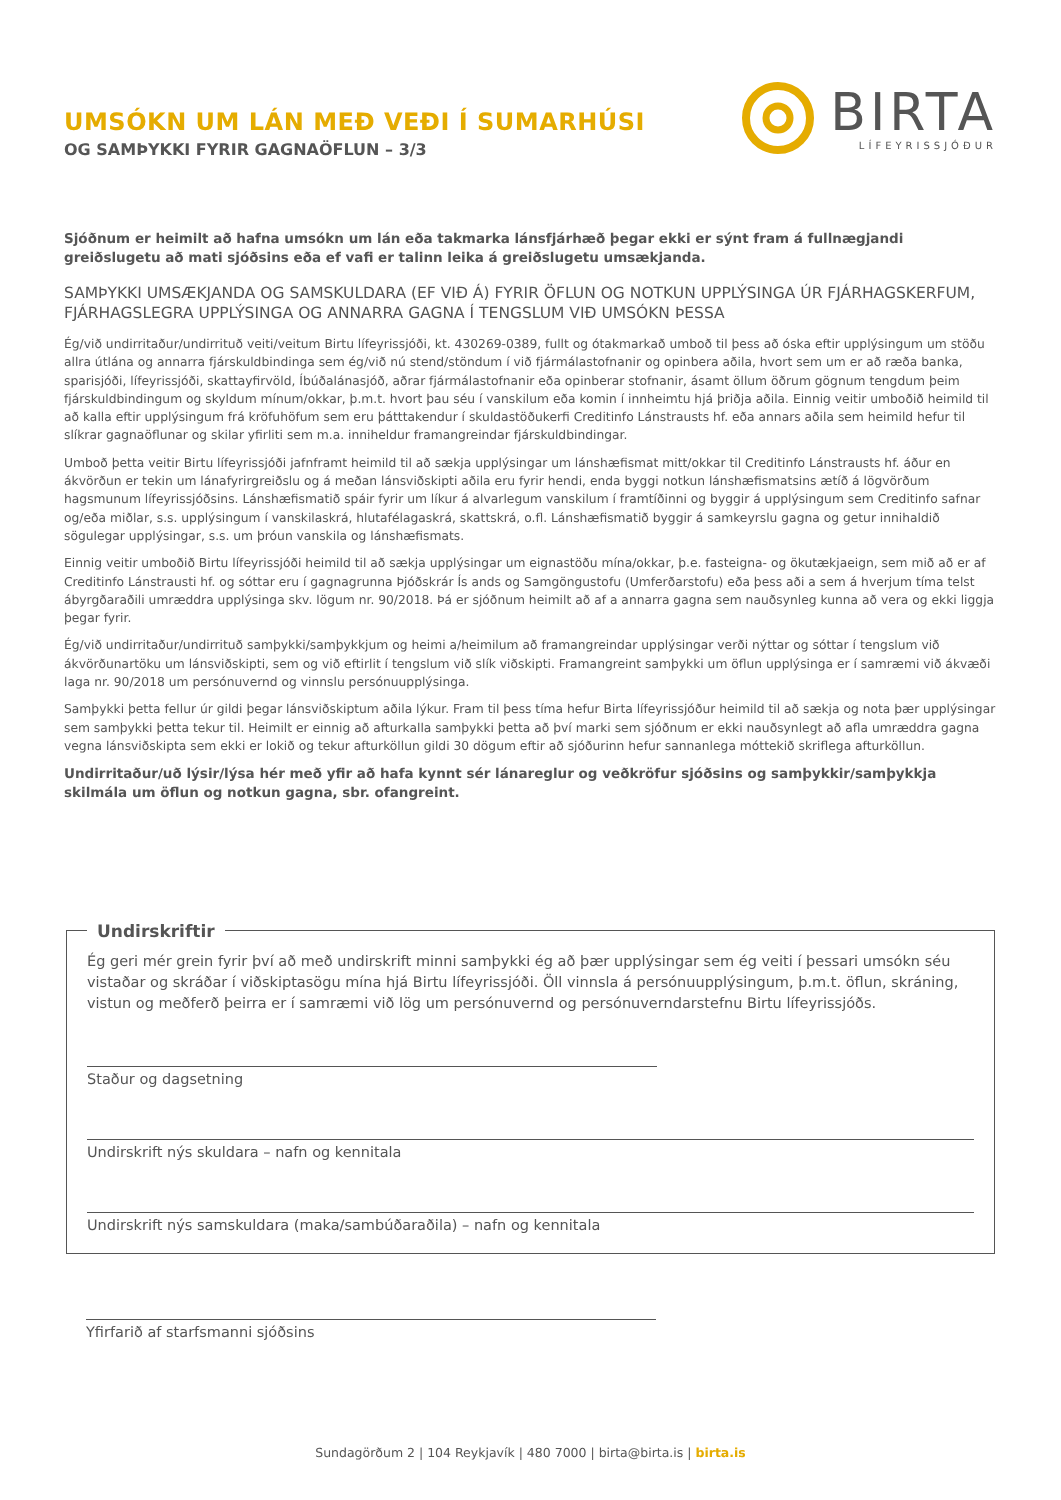UMSÓKN UM LÁN MEÐ VEÐI Í SUMARHÚSI
OG SAMÞYKKI FYRIR GAGNAÖFLUN – 3/3
BIRTA
LÍFEYRISSJÓÐUR
Sjóðnum er heimilt að hafna umsókn um lán eða takmarka lánsfjárhæð þegar ekki er sýnt fram á fullnægjandi greiðslugetu að mati sjóðsins eða ef vafi er talinn leika á greiðslugetu umsækjanda.
SAMÞYKKI UMSÆKJANDA OG SAMSKULDARA (EF VIÐ Á) FYRIR ÖFLUN OG NOTKUN UPPLÝSINGA ÚR FJÁRHAGSKERFUM, FJÁRHAGSLEGRA UPPLÝSINGA OG ANNARRA GAGNA Í TENGSLUM VIÐ UMSÓKN ÞESSA
Ég/við undirritaður/undirrituð veiti/veitum Birtu lífeyrissjóði, kt. 430269-0389, fullt og ótakmarkað umboð til þess að óska eftir upplýsingum um stöðu allra útlána og annarra fjárskuldbindinga sem ég/við nú stend/stöndum í við fjármálastofnanir og opinbera aðila, hvort sem um er að ræða banka, sparisjóði, lífeyrissjóði, skattayfirvöld, Íbúðalánasjóð, aðrar fjármálastofnanir eða opinberar stofnanir, ásamt öllum öðrum gögnum tengdum þeim fjárskuldbindingum og skyldum mínum/okkar, þ.m.t. hvort þau séu í vanskilum eða komin í innheimtu hjá þriðja aðila. Einnig veitir umboðið heimild til að kalla eftir upplýsingum frá kröfuhöfum sem eru þátttakendur í skuldastöðukerfi Creditinfo Lánstrausts hf. eða annars aðila sem heimild hefur til slíkrar gagnaöflunar og skilar yfirliti sem m.a. inniheldur framangreindar fjárskuldbindingar.
Umboð þetta veitir Birtu lífeyrissjóði jafnframt heimild til að sækja upplýsingar um lánshæfismat mitt/okkar til Creditinfo Lánstrausts hf. áður en ákvörðun er tekin um lánafyrirgreiðslu og á meðan lánsviðskipti aðila eru fyrir hendi, enda byggi notkun lánshæfismatsins ætíð á lögvörðum hagsmunum lífeyrissjóðsins. Lánshæfismatið spáir fyrir um líkur á alvarlegum vanskilum í framtíðinni og byggir á upplýsingum sem Creditinfo safnar og/eða miðlar, s.s. upplýsingum í vanskilaskrá, hlutafélagaskrá, skattskrá, o.fl. Lánshæfismatið byggir á samkeyrslu gagna og getur innihaldið sögulegar upplýsingar, s.s. um þróun vanskila og lánshæfismats.
Einnig veitir umboðið Birtu lífeyrissjóði heimild til að sækja upplýsingar um eignastöðu mína/okkar, þ.e. fasteigna- og ökutækjaeign, sem mið að er af Creditinfo Lánstrausti hf. og sóttar eru í gagnagrunna Þjóðskrár Ís ands og Samgöngustofu (Umferðarstofu) eða þess aði a sem á hverjum tíma telst ábyrgðaraðili umræddra upplýsinga skv. lögum nr. 90/2018. Þá er sjóðnum heimilt að af a annarra gagna sem nauðsynleg kunna að vera og ekki liggja þegar fyrir.
Ég/við undirritaður/undirrituð samþykki/samþykkjum og heimi a/heimilum að framangreindar upplýsingar verði nýttar og sóttar í tengslum við ákvörðunartöku um lánsviðskipti, sem og við eftirlit í tengslum við slík viðskipti. Framangreint samþykki um öflun upplýsinga er í samræmi við ákvæði laga nr. 90/2018 um persónuvernd og vinnslu persónuupplýsinga.
Samþykki þetta fellur úr gildi þegar lánsviðskiptum aðila lýkur. Fram til þess tíma hefur Birta lífeyrissjóður heimild til að sækja og nota þær upplýsingar sem samþykki þetta tekur til. Heimilt er einnig að afturkalla samþykki þetta að því marki sem sjóðnum er ekki nauðsynlegt að afla umræddra gagna vegna lánsviðskipta sem ekki er lokið og tekur afturköllun gildi 30 dögum eftir að sjóðurinn hefur sannanlega móttekið skriflega afturköllun.
Undirritaður/uð lýsir/lýsa hér með yfir að hafa kynnt sér lánareglur og veðkröfur sjóðsins og samþykkir/samþykkja skilmála um öflun og notkun gagna, sbr. ofangreint.
Undirskriftir
Ég geri mér grein fyrir því að með undirskrift minni samþykki ég að þær upplýsingar sem ég veiti í þessari umsókn séu vistaðar og skráðar í viðskiptasögu mína hjá Birtu lífeyrissjóði. Öll vinnsla á persónuupplýsingum, þ.m.t. öflun, skráning, vistun og meðferð þeirra er í samræmi við lög um persónuvernd og persónuverndarstefnu Birtu lífeyrissjóðs.
Staður og dagsetning
Undirskrift nýs skuldara – nafn og kennitala
Undirskrift nýs samskuldara (maka/sambúðaraðila) – nafn og kennitala
Yfirfarið af starfsmanni sjóðsins
Sundagörðum 2 | 104 Reykjavík | 480 7000 | birta@birta.is | birta.is